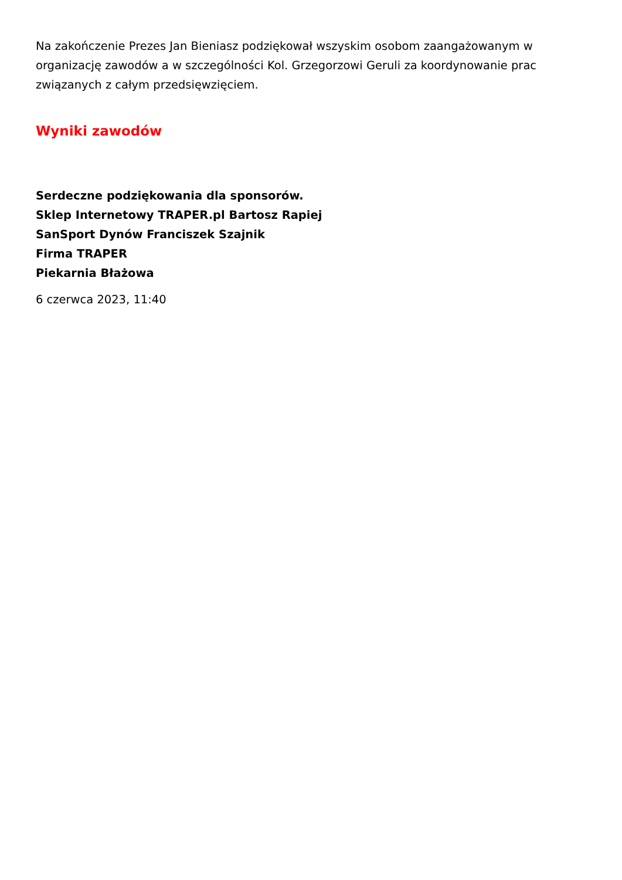Na zakończenie Prezes Jan Bieniasz podziękował wszyskim osobom zaangażowanym w organizację zawodów a w szczególności Kol. Grzegorzowi Geruli za koordynowanie prac związanych z całym przedsięwzięciem.
Wyniki zawodów
Serdeczne podziękowania dla sponsorów.
Sklep Internetowy TRAPER.pl Bartosz Rapiej
SanSport Dynów Franciszek Szajnik
Firma TRAPER
Piekarnia Błażowa
6 czerwca 2023, 11:40